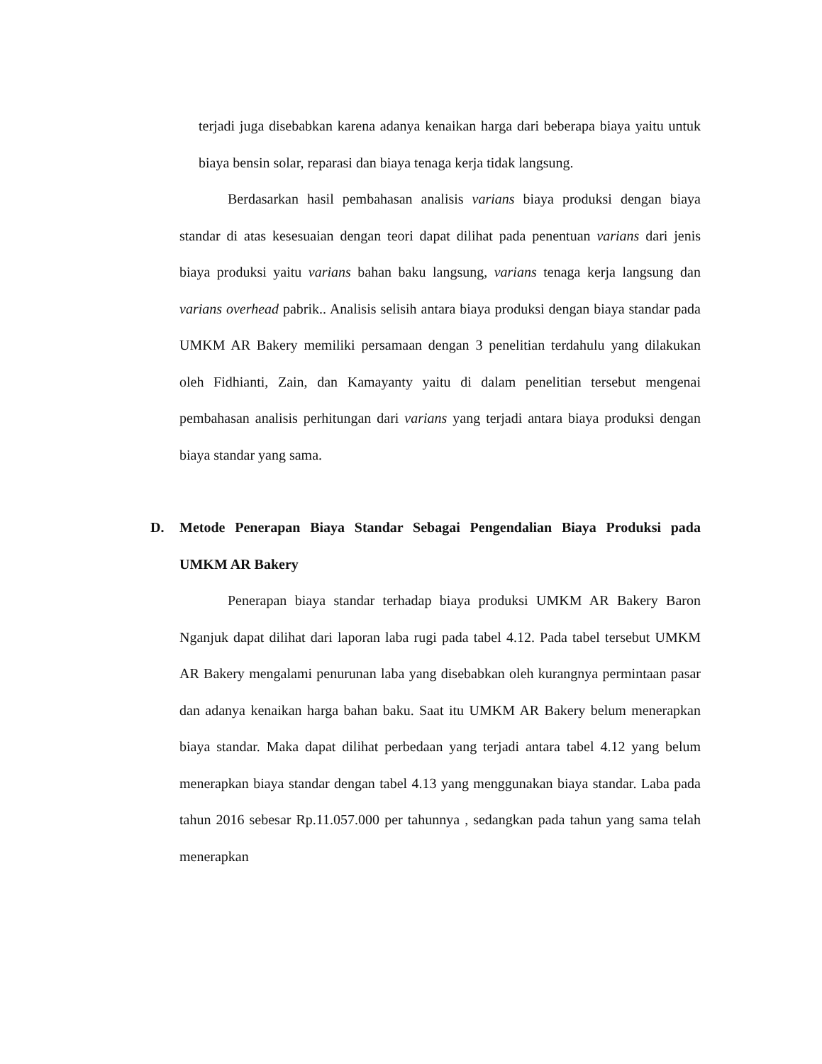terjadi juga disebabkan karena adanya kenaikan harga dari beberapa biaya yaitu untuk biaya bensin solar, reparasi dan biaya tenaga kerja tidak langsung.
Berdasarkan hasil pembahasan analisis varians biaya produksi dengan biaya standar di atas kesesuaian dengan teori dapat dilihat pada penentuan varians dari jenis biaya produksi yaitu varians bahan baku langsung, varians tenaga kerja langsung dan varians overhead pabrik.. Analisis selisih antara biaya produksi dengan biaya standar pada UMKM AR Bakery memiliki persamaan dengan 3 penelitian terdahulu yang dilakukan oleh Fidhianti, Zain, dan Kamayanty yaitu di dalam penelitian tersebut mengenai pembahasan analisis perhitungan dari varians yang terjadi antara biaya produksi dengan biaya standar yang sama.
D. Metode Penerapan Biaya Standar Sebagai Pengendalian Biaya Produksi pada UMKM AR Bakery
Penerapan biaya standar terhadap biaya produksi UMKM AR Bakery Baron Nganjuk dapat dilihat dari laporan laba rugi pada tabel 4.12. Pada tabel tersebut UMKM AR Bakery mengalami penurunan laba yang disebabkan oleh kurangnya permintaan pasar dan adanya kenaikan harga bahan baku. Saat itu UMKM AR Bakery belum menerapkan biaya standar. Maka dapat dilihat perbedaan yang terjadi antara tabel 4.12 yang belum menerapkan biaya standar dengan tabel 4.13 yang menggunakan biaya standar. Laba pada tahun 2016 sebesar Rp.11.057.000 per tahunnya , sedangkan pada tahun yang sama telah menerapkan